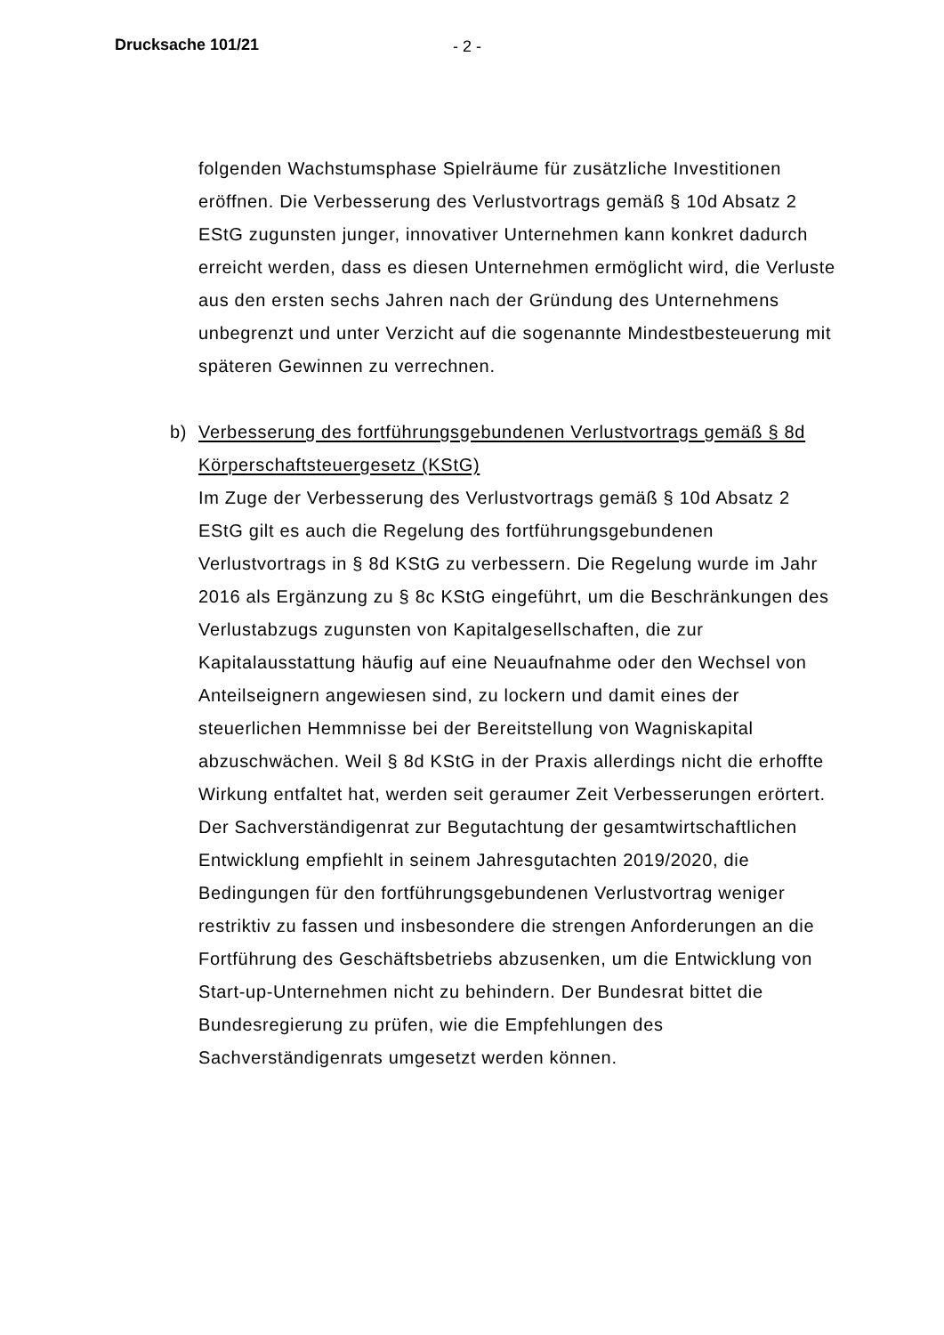Drucksache 101/21 - 2 -
folgenden Wachstumsphase Spielräume für zusätzliche Investitionen eröffnen. Die Verbesserung des Verlustvortrags gemäß § 10d Absatz 2 EStG zugunsten junger, innovativer Unternehmen kann konkret dadurch erreicht werden, dass es diesen Unternehmen ermöglicht wird, die Verluste aus den ersten sechs Jahren nach der Gründung des Unternehmens unbegrenzt und unter Verzicht auf die sogenannte Mindestbesteuerung mit späteren Gewinnen zu verrechnen.
b) Verbesserung des fortführungsgebundenen Verlustvortrags gemäß § 8d Körperschaftsteuergesetz (KStG)
Im Zuge der Verbesserung des Verlustvortrags gemäß § 10d Absatz 2 EStG gilt es auch die Regelung des fortführungsgebundenen Verlustvortrags in § 8d KStG zu verbessern. Die Regelung wurde im Jahr 2016 als Ergänzung zu § 8c KStG eingeführt, um die Beschränkungen des Verlustabzugs zugunsten von Kapitalgesellschaften, die zur Kapitalausstattung häufig auf eine Neuaufnahme oder den Wechsel von Anteilseignern angewiesen sind, zu lockern und damit eines der steuerlichen Hemmnisse bei der Bereitstellung von Wagniskapital abzuschwächen. Weil § 8d KStG in der Praxis allerdings nicht die erhoffte Wirkung entfaltet hat, werden seit geraumer Zeit Verbesserungen erörtert. Der Sachverständigenrat zur Begutachtung der gesamtwirtschaftlichen Entwicklung empfiehlt in seinem Jahresgutachten 2019/2020, die Bedingungen für den fortführungsgebundenen Verlustvortrag weniger restriktiv zu fassen und insbesondere die strengen Anforderungen an die Fortführung des Geschäftsbetriebs abzusenken, um die Entwicklung von Start-up-Unternehmen nicht zu behindern. Der Bundesrat bittet die Bundesregierung zu prüfen, wie die Empfehlungen des Sachverständigenrats umgesetzt werden können.